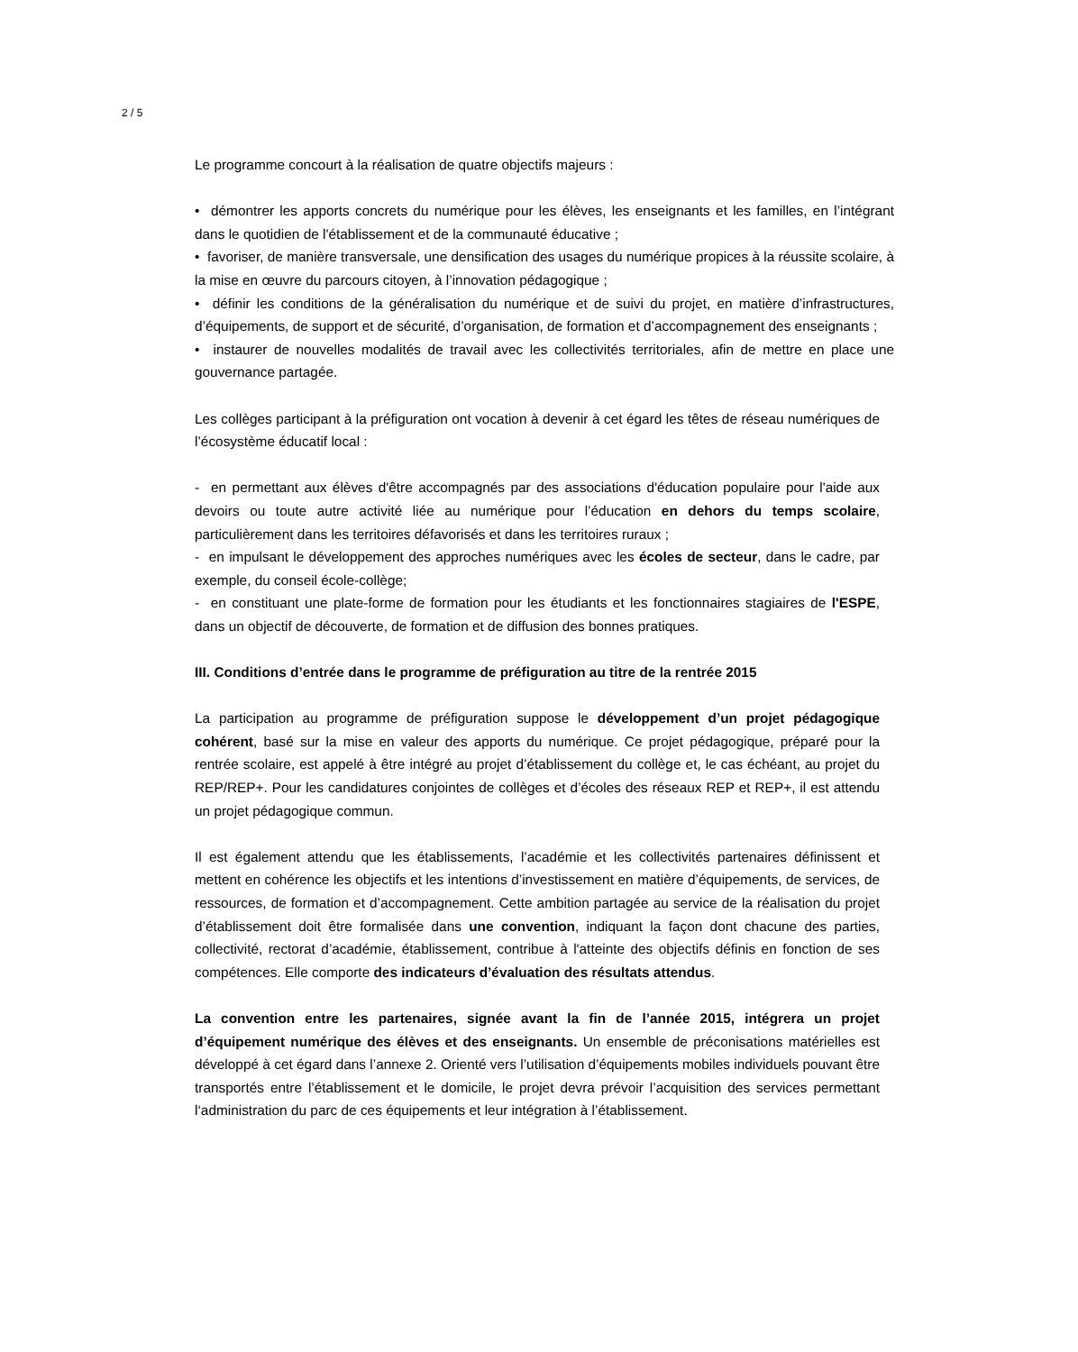2 / 5
Le programme concourt à la réalisation de quatre objectifs majeurs :
• démontrer les apports concrets du numérique pour les élèves, les enseignants et les familles, en l’intégrant dans le quotidien de l'établissement et de la communauté éducative ;
• favoriser, de manière transversale, une densification des usages du numérique propices à la réussite scolaire, à la mise en œuvre du parcours citoyen, à l’innovation pédagogique ;
• définir les conditions de la généralisation du numérique et de suivi du projet, en matière d’infrastructures, d’équipements, de support et de sécurité, d’organisation, de formation et d’accompagnement des enseignants ;
• instaurer de nouvelles modalités de travail avec les collectivités territoriales, afin de mettre en place une gouvernance partagée.
Les collèges participant à la préfiguration ont vocation à devenir à cet égard les têtes de réseau numériques de l’écosystème éducatif local :
- en permettant aux élèves d'être accompagnés par des associations d'éducation populaire pour l'aide aux devoirs ou toute autre activité liée au numérique pour l’éducation en dehors du temps scolaire, particulièrement dans les territoires défavorisés et dans les territoires ruraux ;
- en impulsant le développement des approches numériques avec les écoles de secteur, dans le cadre, par exemple, du conseil école-collège;
- en constituant une plate-forme de formation pour les étudiants et les fonctionnaires stagiaires de l'ESPE, dans un objectif de découverte, de formation et de diffusion des bonnes pratiques.
III. Conditions d’entrée dans le programme de préfiguration au titre de la rentrée 2015
La participation au programme de préfiguration suppose le développement d’un projet pédagogique cohérent, basé sur la mise en valeur des apports du numérique. Ce projet pédagogique, préparé pour la rentrée scolaire, est appelé à être intégré au projet d’établissement du collège et, le cas échéant, au projet du REP/REP+. Pour les candidatures conjointes de collèges et d’écoles des réseaux REP et REP+, il est attendu un projet pédagogique commun.
Il est également attendu que les établissements, l’académie et les collectivités partenaires définissent et mettent en cohérence les objectifs et les intentions d’investissement en matière d’équipements, de services, de ressources, de formation et d’accompagnement. Cette ambition partagée au service de la réalisation du projet d’établissement doit être formalisée dans une convention, indiquant la façon dont chacune des parties, collectivité, rectorat d’académie, établissement, contribue à l'atteinte des objectifs définis en fonction de ses compétences. Elle comporte des indicateurs d’évaluation des résultats attendus.
La convention entre les partenaires, signée avant la fin de l’année 2015, intégrera un projet d’équipement numérique des élèves et des enseignants. Un ensemble de préconisations matérielles est développé à cet égard dans l’annexe 2. Orienté vers l’utilisation d’équipements mobiles individuels pouvant être transportés entre l’établissement et le domicile, le projet devra prévoir l’acquisition des services permettant l‘administration du parc de ces équipements et leur intégration à l’établissement.